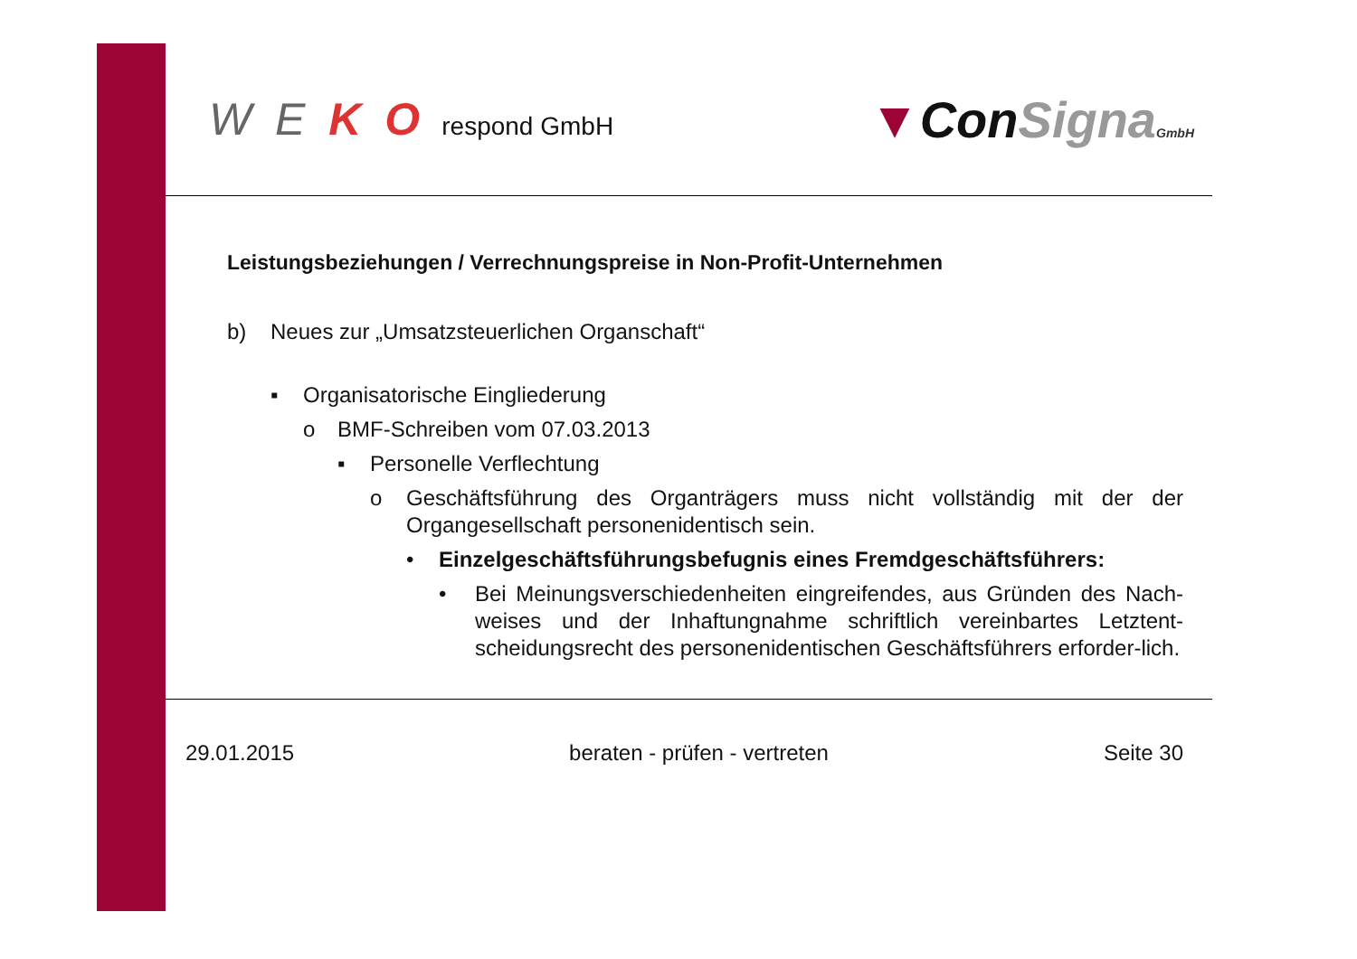W E K O respond GmbH
▼ConSigna GmbH
Leistungsbeziehungen / Verrechnungspreise in Non-Profit-Unternehmen
b) Neues zur „Umsatzsteuerlichen Organschaft“
▪ Organisatorische Eingliederung
o BMF-Schreiben vom 07.03.2013
▪ Personelle Verflechtung
o Geschäftsführung des Organträgers muss nicht vollständig mit der der Organgesellschaft personenidentisch sein.
• Einzelgeschäftsführungsbefugnis eines Fremdgeschäftsführers:
• Bei Meinungsverschiedenheiten eingreifendes, aus Gründen des Nach-weises und der Inhaftungnahme schriftlich vereinbartes Letztent-scheidungsrecht des personenidentischen Geschäftsführers erforder-lich.
29.01.2015 beraten - prüfen - vertreten Seite 30